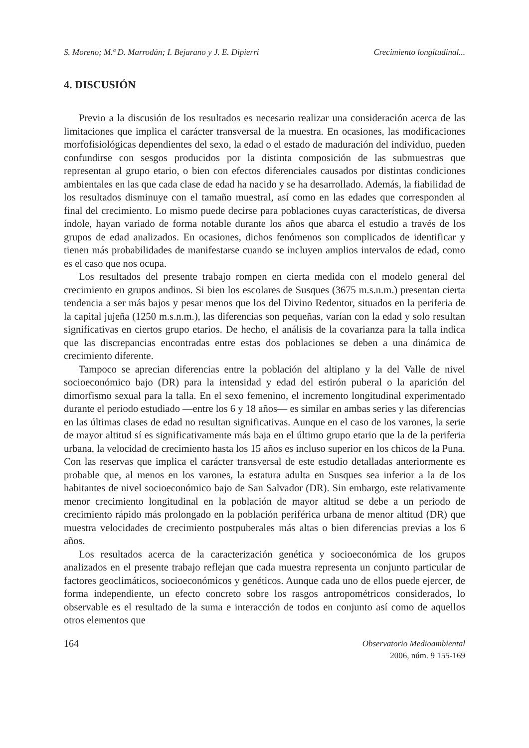S. Moreno; M.ª D. Marrodán; I. Bejarano y J. E. Dipierri Crecimiento longitudinal...
4. DISCUSIÓN
Previo a la discusión de los resultados es necesario realizar una consideración acerca de las limitaciones que implica el carácter transversal de la muestra. En ocasiones, las modificaciones morfofisiológicas dependientes del sexo, la edad o el estado de maduración del individuo, pueden confundirse con sesgos producidos por la distinta composición de las submuestras que representan al grupo etario, o bien con efectos diferenciales causados por distintas condiciones ambientales en las que cada clase de edad ha nacido y se ha desarrollado. Además, la fiabilidad de los resultados disminuye con el tamaño muestral, así como en las edades que corresponden al final del crecimiento. Lo mismo puede decirse para poblaciones cuyas características, de diversa índole, hayan variado de forma notable durante los años que abarca el estudio a través de los grupos de edad analizados. En ocasiones, dichos fenómenos son complicados de identificar y tienen más probabilidades de manifestarse cuando se incluyen amplios intervalos de edad, como es el caso que nos ocupa.
Los resultados del presente trabajo rompen en cierta medida con el modelo general del crecimiento en grupos andinos. Si bien los escolares de Susques (3675 m.s.n.m.) presentan cierta tendencia a ser más bajos y pesar menos que los del Divino Redentor, situados en la periferia de la capital jujeña (1250 m.s.n.m.), las diferencias son pequeñas, varían con la edad y solo resultan significativas en ciertos grupo etarios. De hecho, el análisis de la covarianza para la talla indica que las discrepancias encontradas entre estas dos poblaciones se deben a una dinámica de crecimiento diferente.
Tampoco se aprecian diferencias entre la población del altiplano y la del Valle de nivel socioeconómico bajo (DR) para la intensidad y edad del estirón puberal o la aparición del dimorfismo sexual para la talla. En el sexo femenino, el incremento longitudinal experimentado durante el periodo estudiado —entre los 6 y 18 años— es similar en ambas series y las diferencias en las últimas clases de edad no resultan significativas. Aunque en el caso de los varones, la serie de mayor altitud sí es significativamente más baja en el último grupo etario que la de la periferia urbana, la velocidad de crecimiento hasta los 15 años es incluso superior en los chicos de la Puna. Con las reservas que implica el carácter transversal de este estudio detalladas anteriormente es probable que, al menos en los varones, la estatura adulta en Susques sea inferior a la de los habitantes de nivel socioeconómico bajo de San Salvador (DR). Sin embargo, este relativamente menor crecimiento longitudinal en la población de mayor altitud se debe a un periodo de crecimiento rápido más prolongado en la población periférica urbana de menor altitud (DR) que muestra velocidades de crecimiento postpuberales más altas o bien diferencias previas a los 6 años.
Los resultados acerca de la caracterización genética y socioeconómica de los grupos analizados en el presente trabajo reflejan que cada muestra representa un conjunto particular de factores geoclimáticos, socioeconómicos y genéticos. Aunque cada uno de ellos puede ejercer, de forma independiente, un efecto concreto sobre los rasgos antropométricos considerados, lo observable es el resultado de la suma e interacción de todos en conjunto así como de aquellos otros elementos que
164
Observatorio Medioambiental
2006, núm. 9 155-169